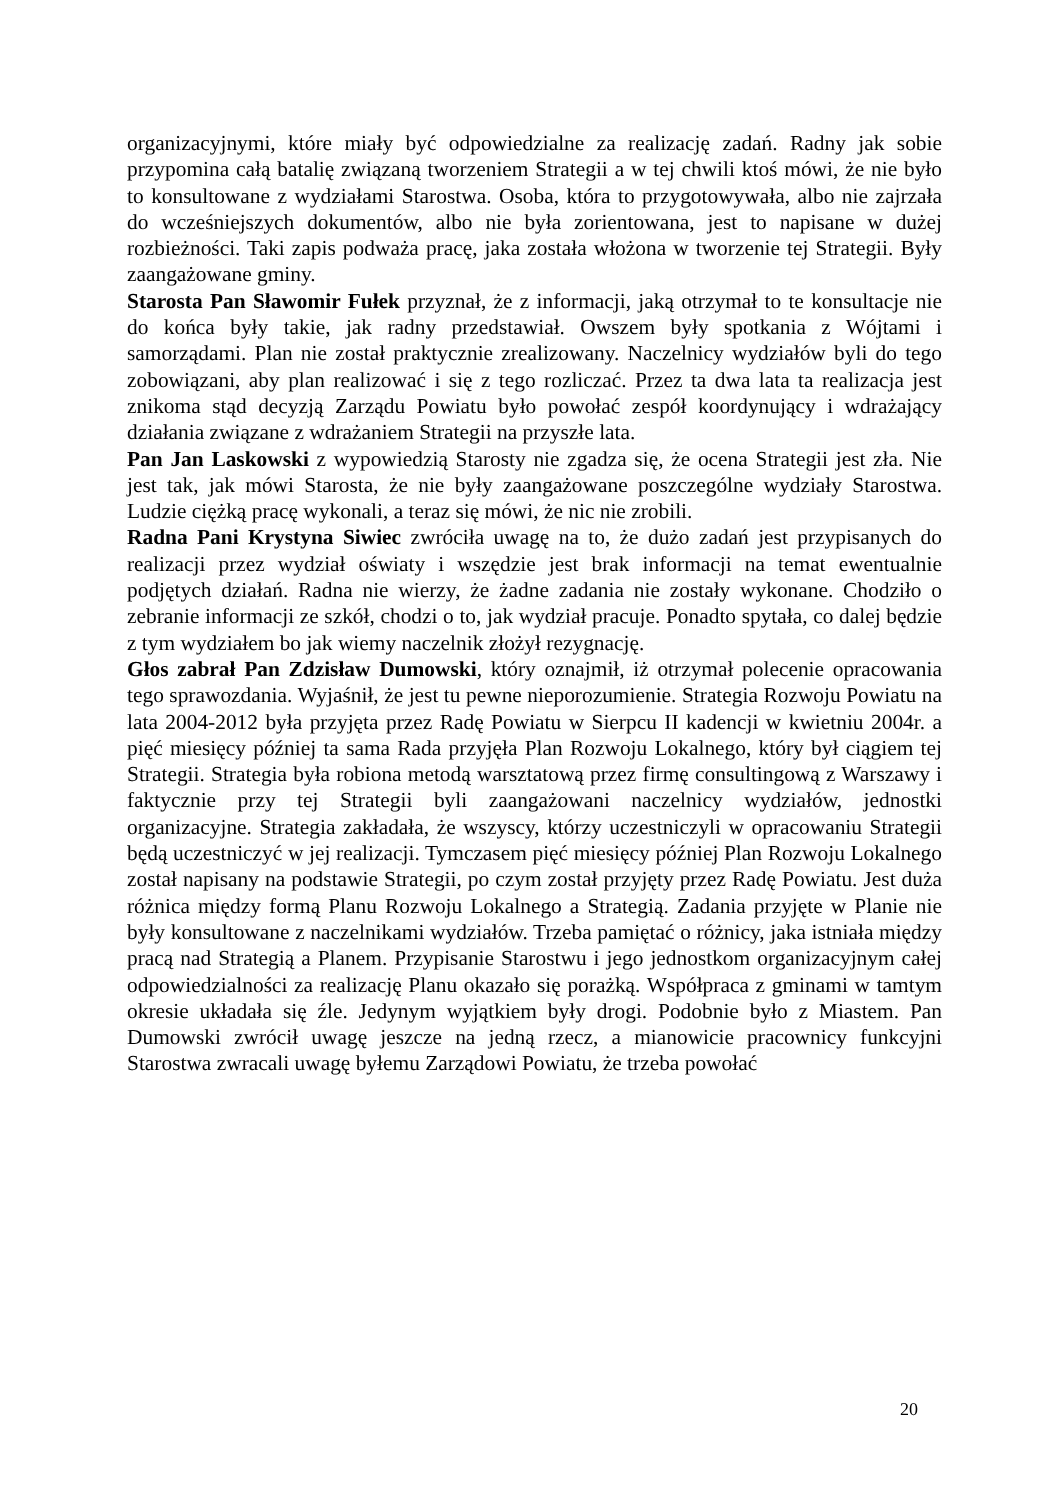organizacyjnymi, które miały być odpowiedzialne za realizację zadań. Radny jak sobie przypomina całą batalię związaną tworzeniem Strategii a w tej chwili ktoś mówi, że nie było to konsultowane z wydziałami Starostwa. Osoba, która to przygotowywała, albo nie zajrzała do wcześniejszych dokumentów, albo nie była zorientowana, jest to napisane w dużej rozbieżności. Taki zapis podważa pracę, jaka została włożona w tworzenie tej Strategii. Były zaangażowane gminy.
Starosta Pan Sławomir Fułek przyznał, że z informacji, jaką otrzymał to te konsultacje nie do końca były takie, jak radny przedstawiał. Owszem były spotkania z Wójtami i samorządami. Plan nie został praktycznie zrealizowany. Naczelnicy wydziałów byli do tego zobowiązani, aby plan realizować i się z tego rozliczać. Przez ta dwa lata ta realizacja jest znikoma stąd decyzją Zarządu Powiatu było powołać zespół koordynujący i wdrażający działania związane z wdrażaniem Strategii na przyszłe lata.
Pan Jan Laskowski z wypowiedzią Starosty nie zgadza się, że ocena Strategii jest zła. Nie jest tak, jak mówi Starosta, że nie były zaangażowane poszczególne wydziały Starostwa. Ludzie ciężką pracę wykonali, a teraz się mówi, że nic nie zrobili.
Radna Pani Krystyna Siwiec zwróciła uwagę na to, że dużo zadań jest przypisanych do realizacji przez wydział oświaty i wszędzie jest brak informacji na temat ewentualnie podjętych działań. Radna nie wierzy, że żadne zadania nie zostały wykonane. Chodziło o zebranie informacji ze szkół, chodzi o to, jak wydział pracuje. Ponadto spytała, co dalej będzie z tym wydziałem bo jak wiemy naczelnik złożył rezygnację.
Głos zabrał Pan Zdzisław Dumowski, który oznajmił, iż otrzymał polecenie opracowania tego sprawozdania. Wyjaśnił, że jest tu pewne nieporozumienie. Strategia Rozwoju Powiatu na lata 2004-2012 była przyjęta przez Radę Powiatu w Sierpcu II kadencji w kwietniu 2004r. a pięć miesięcy później ta sama Rada przyjęła Plan Rozwoju Lokalnego, który był ciągiem tej Strategii. Strategia była robiona metodą warsztatową przez firmę consultingową z Warszawy i faktycznie przy tej Strategii byli zaangażowani naczelnicy wydziałów, jednostki organizacyjne. Strategia zakładała, że wszyscy, którzy uczestniczyli w opracowaniu Strategii będą uczestniczyć w jej realizacji. Tymczasem pięć miesięcy później Plan Rozwoju Lokalnego został napisany na podstawie Strategii, po czym został przyjęty przez Radę Powiatu. Jest duża różnica między formą Planu Rozwoju Lokalnego a Strategią. Zadania przyjęte w Planie nie były konsultowane z naczelnikami wydziałów. Trzeba pamiętać o różnicy, jaka istniała między pracą nad Strategią a Planem. Przypisanie Starostwu i jego jednostkom organizacyjnym całej odpowiedzialności za realizację Planu okazało się porażką. Współpraca z gminami w tamtym okresie układała się źle. Jedynym wyjątkiem były drogi. Podobnie było z Miastem. Pan Dumowski zwrócił uwagę jeszcze na jedną rzecz, a mianowicie pracownicy funkcyjni Starostwa zwracali uwagę byłemu Zarządowi Powiatu, że trzeba powołać
20